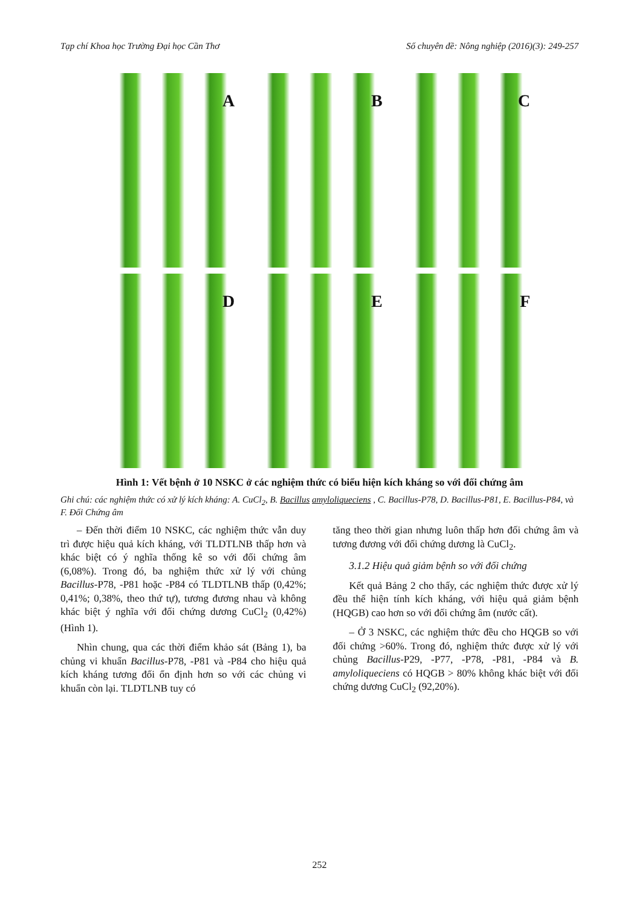Tạp chí Khoa học Trường Đại học Cần Thơ Số chuyên đề: Nông nghiệp (2016)(3): 249-257
A
B
C
D
E
F
Hình 1: Vết bệnh ở 10 NSKC ở các nghiệm thức có biểu hiện kích kháng so với đối chứng âm
Ghi chú: các nghiệm thức có xử lý kích kháng: A. CuCl<sub>2</sub>, B. Bacillus amyloliqueciens , C. Bacillus-P78, D. Bacillus-P81, E. Bacillus-P84, và F. Đối Chứng âm
– Đến thời điểm 10 NSKC, các nghiệm thức vẫn duy trì được hiệu quả kích kháng, với TLDTLNB thấp hơn và khác biệt có ý nghĩa thống kê so với đối chứng âm (6,08%). Trong đó, ba nghiệm thức xử lý với chủng Bacillus-P78, -P81 hoặc -P84 có TLDTLNB thấp (0,42%; 0,41%; 0,38%, theo thứ tự), tương đương nhau và không khác biệt ý nghĩa với đối chứng dương CuCl<sub>2</sub> (0,42%) (Hình 1).
Nhìn chung, qua các thời điểm khảo sát (Bảng 1), ba chủng vi khuẩn Bacillus-P78, -P81 và -P84 cho hiệu quả kích kháng tương đối ổn định hơn so với các chủng vi khuẩn còn lại. TLDTLNB tuy có
tăng theo thời gian nhưng luôn thấp hơn đối chứng âm và tương đương với đối chứng dương là CuCl<sub>2</sub>.
3.1.2 Hiệu quả giảm bệnh so với đối chứng
Kết quả Bảng 2 cho thấy, các nghiệm thức được xử lý đều thể hiện tính kích kháng, với hiệu quả giảm bệnh (HQGB) cao hơn so với đối chứng âm (nước cất).
– Ở 3 NSKC, các nghiệm thức đều cho HQGB so với đối chứng >60%. Trong đó, nghiệm thức được xử lý với chủng Bacillus-P29, -P77, -P78, -P81, -P84 và B. amyloliqueciens có HQGB > 80% không khác biệt với đối chứng dương CuCl<sub>2</sub> (92,20%).
252